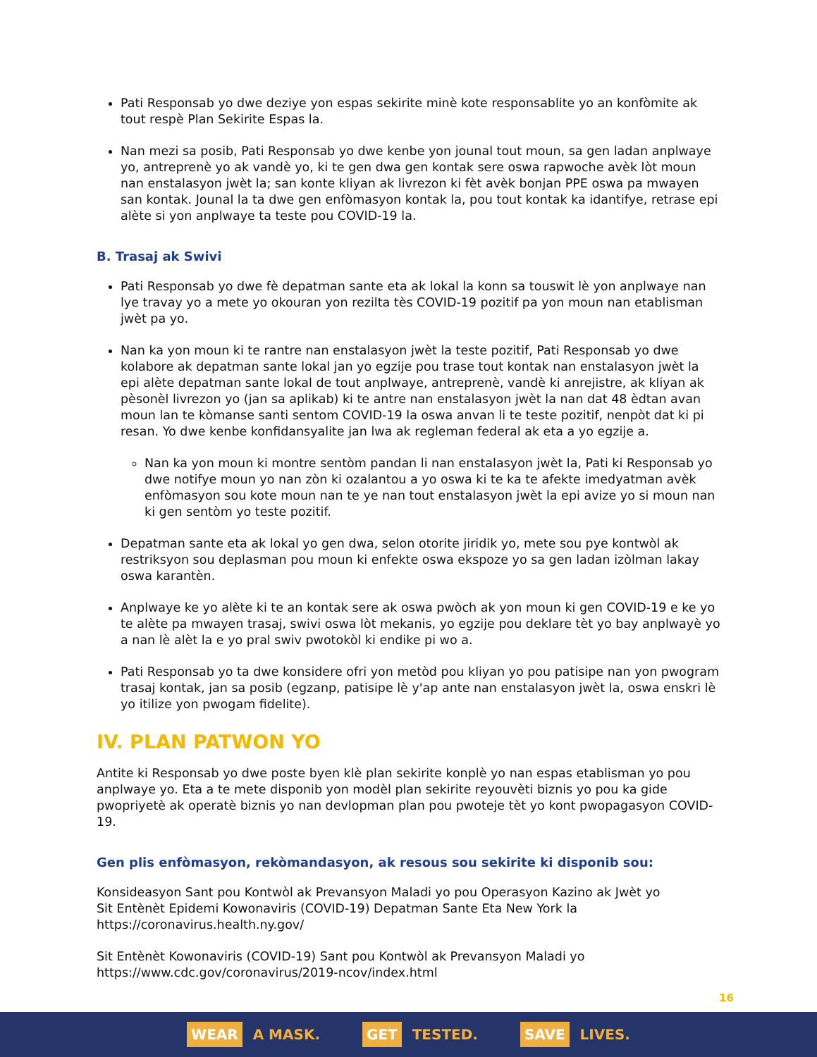Pati Responsab yo dwe deziye yon espas sekirite minè kote responsablite yo an konfòmite ak tout respè Plan Sekirite Espas la.
Nan mezi sa posib, Pati Responsab yo dwe kenbe yon jounal tout moun, sa gen ladan anplwaye yo, antreprenè yo ak vandè yo, ki te gen dwa gen kontak sere oswa rapwoche avèk lòt moun nan enstalasyon jwèt la; san konte kliyan ak livrezon ki fèt avèk bonjan PPE oswa pa mwayen san kontak. Jounal la ta dwe gen enfòmasyon kontak la, pou tout kontak ka idantifye, retrase epi alète si yon anplwaye ta teste pou COVID-19 la.
B. Trasaj ak Swivi
Pati Responsab yo dwe fè depatman sante eta ak lokal la konn sa touswit lè yon anplwaye nan lye travay yo a mete yo okouran yon rezilta tès COVID-19 pozitif pa yon moun nan etablisman jwèt pa yo.
Nan ka yon moun ki te rantre nan enstalasyon jwèt la teste pozitif, Pati Responsab yo dwe kolabore ak depatman sante lokal jan yo egzije pou trase tout kontak nan enstalasyon jwèt la epi alète depatman sante lokal de tout anplwaye, antreprenè, vandè ki anrejistre, ak kliyan ak pèsonèl livrezon yo (jan sa aplikab) ki te antre nan enstalasyon jwèt la nan dat 48 èdtan avan moun lan te kòmanse santi sentom COVID-19 la oswa anvan li te teste pozitif, nenpòt dat ki pi resan. Yo dwe kenbe konfidansyalite jan lwa ak regleman federal ak eta a yo egzije a.
Nan ka yon moun ki montre sentòm pandan li nan enstalasyon jwèt la, Pati ki Responsab yo dwe notifye moun yo nan zòn ki ozalantou a yo oswa ki te ka te afekte imedyatman avèk enfòmasyon sou kote moun nan te ye nan tout enstalasyon jwèt la epi avize yo si moun nan ki gen sentòm yo teste pozitif.
Depatman sante eta ak lokal yo gen dwa, selon otorite jiridik yo, mete sou pye kontwòl ak restriksyon sou deplasman pou moun ki enfekte oswa ekspoze yo sa gen ladan izòlman lakay oswa karantèn.
Anplwaye ke yo alète ki te an kontak sere ak oswa pwòch ak yon moun ki gen COVID-19 e ke yo te alète pa mwayen trasaj, swivi oswa lòt mekanis, yo egzije pou deklare tèt yo bay anplwayè yo a nan lè alèt la e yo pral swiv pwotokòl ki endike pi wo a.
Pati Responsab yo ta dwe konsidere ofri yon metòd pou kliyan yo pou patisipe nan yon pwogram trasaj kontak, jan sa posib (egzanp, patisipe lè y'ap ante nan enstalasyon jwèt la, oswa enskri lè yo itilize yon pwogam fidelite).
IV. PLAN PATWON YO
Antite ki Responsab yo dwe poste byen klè plan sekirite konplè yo nan espas etablisman yo pou anplwaye yo. Eta a te mete disponib yon modèl plan sekirite reyouvèti biznis yo pou ka gide pwopriyetè ak operatè biznis yo nan devlopman plan pou pwoteje tèt yo kont pwopagasyon COVID-19.
Gen plis enfòmasyon, rekòmandasyon, ak resous sou sekirite ki disponib sou:
Konsideasyon Sant pou Kontwòl ak Prevansyon Maladi yo pou Operasyon Kazino ak Jwèt yo
Sit Entènèt Epidemi Kowonaviris (COVID-19) Depatman Sante Eta New York la
https://coronavirus.health.ny.gov/
Sit Entènèt Kowonaviris (COVID-19) Sant pou Kontwòl ak Prevansyon Maladi yo
https://www.cdc.gov/coronavirus/2019-ncov/index.html
16
WEAR A MASK. GET TESTED. SAVE LIVES.